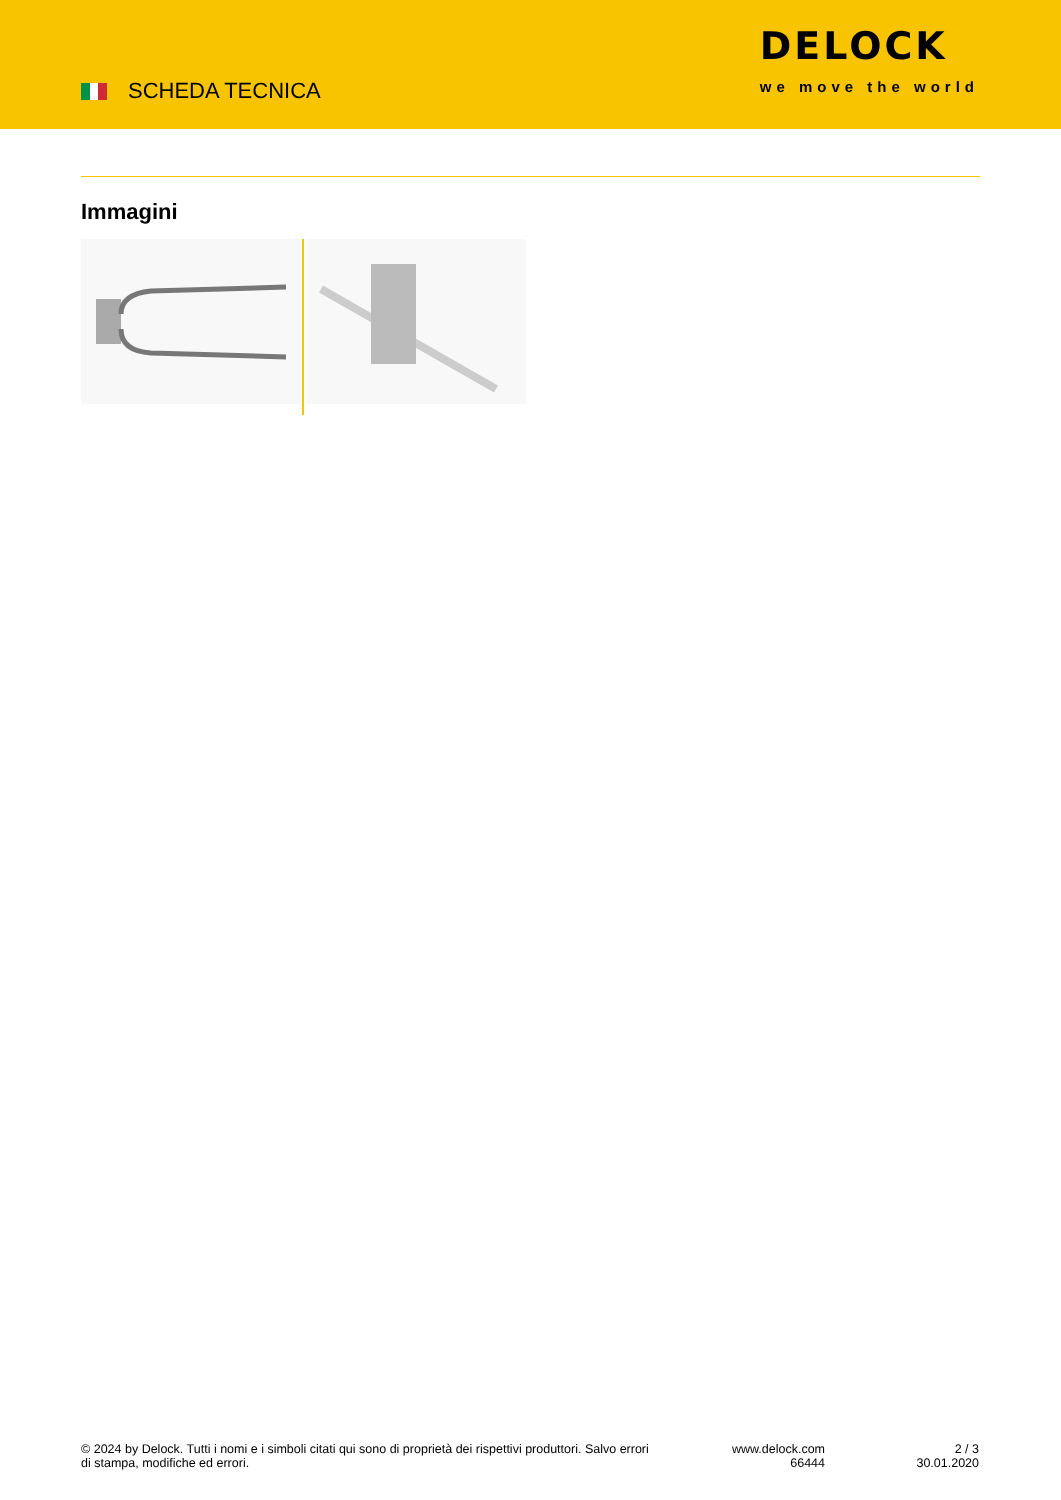SCHEDA TECNICA
DELOCK
we move the world
Immagini
© 2024 by Delock. Tutti i nomi e i simboli citati qui sono di proprietà dei rispettivi produttori. Salvo errori di stampa, modifiche ed errori.
www.delock.com
66444
2 / 3
30.01.2020